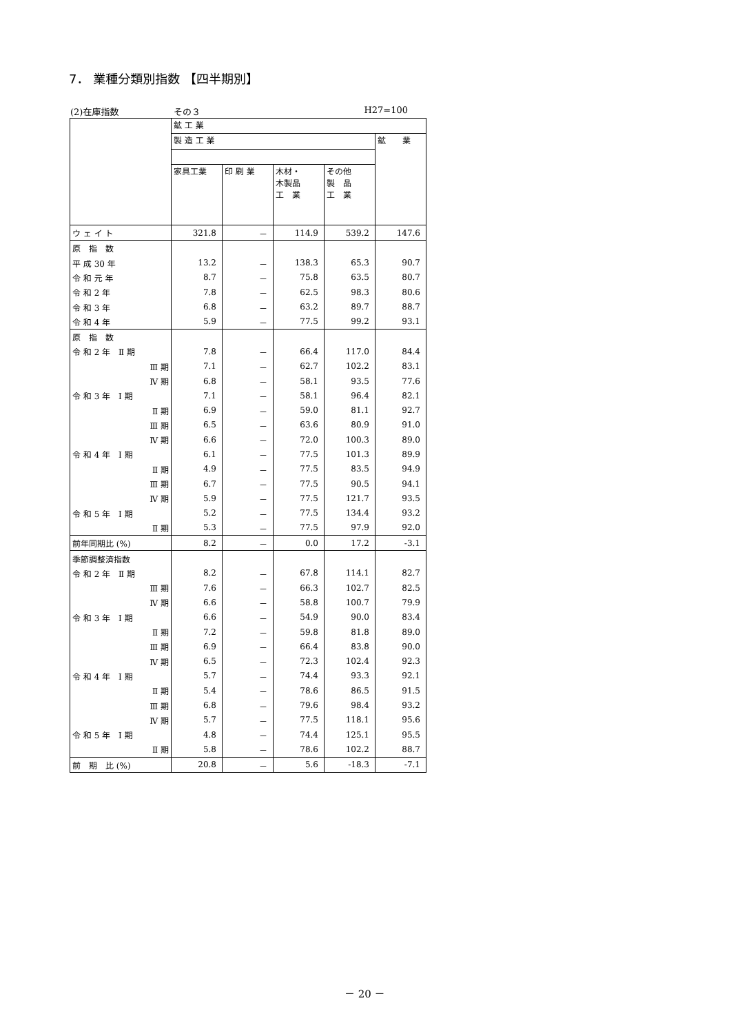7． 業種分類別指数 【四半期別】
(2)在庫指数 その３ H27=100
| | 鉱 工 業 | | | | |
| --- | --- | --- | --- | --- | --- |
| | 製 造 工 業 | | | | 鉱 業 |
| | 家具工業 | 印 刷 業 | 木材・ 木製品 工 業 | その他 製 品 工 業 | |
| ウ ェ イ ト | 321.8 | － | 114.9 | 539.2 | 147.6 |
| 原 指 数 | | | | | |
| 平 成 30 年 | 13.2 | － | 138.3 | 65.3 | 90.7 |
| 令 和 元 年 | 8.7 | － | 75.8 | 63.5 | 80.7 |
| 令 和 2 年 | 7.8 | － | 62.5 | 98.3 | 80.6 |
| 令 和 3 年 | 6.8 | － | 63.2 | 89.7 | 88.7 |
| 令 和 4 年 | 5.9 | － | 77.5 | 99.2 | 93.1 |
| 原 指 数 | | | | | |
| 令 和 2 年 Ⅱ 期 | 7.8 | － | 66.4 | 117.0 | 84.4 |
| Ⅲ 期 | 7.1 | － | 62.7 | 102.2 | 83.1 |
| Ⅳ 期 | 6.8 | － | 58.1 | 93.5 | 77.6 |
| 令 和 3 年 Ⅰ 期 | 7.1 | － | 58.1 | 96.4 | 82.1 |
| Ⅱ 期 | 6.9 | － | 59.0 | 81.1 | 92.7 |
| Ⅲ 期 | 6.5 | － | 63.6 | 80.9 | 91.0 |
| Ⅳ 期 | 6.6 | － | 72.0 | 100.3 | 89.0 |
| 令 和 4 年 Ⅰ 期 | 6.1 | － | 77.5 | 101.3 | 89.9 |
| Ⅱ 期 | 4.9 | － | 77.5 | 83.5 | 94.9 |
| Ⅲ 期 | 6.7 | － | 77.5 | 90.5 | 94.1 |
| Ⅳ 期 | 5.9 | － | 77.5 | 121.7 | 93.5 |
| 令 和 5 年 Ⅰ 期 | 5.2 | － | 77.5 | 134.4 | 93.2 |
| Ⅱ 期 | 5.3 | － | 77.5 | 97.9 | 92.0 |
| 前年同期比 (%) | 8.2 | － | 0.0 | 17.2 | -3.1 |
| 季節調整済指数 | | | | | |
| 令 和 2 年 Ⅱ 期 | 8.2 | － | 67.8 | 114.1 | 82.7 |
| Ⅲ 期 | 7.6 | － | 66.3 | 102.7 | 82.5 |
| Ⅳ 期 | 6.6 | － | 58.8 | 100.7 | 79.9 |
| 令 和 3 年 Ⅰ 期 | 6.6 | － | 54.9 | 90.0 | 83.4 |
| Ⅱ 期 | 7.2 | － | 59.8 | 81.8 | 89.0 |
| Ⅲ 期 | 6.9 | － | 66.4 | 83.8 | 90.0 |
| Ⅳ 期 | 6.5 | － | 72.3 | 102.4 | 92.3 |
| 令 和 4 年 Ⅰ 期 | 5.7 | － | 74.4 | 93.3 | 92.1 |
| Ⅱ 期 | 5.4 | － | 78.6 | 86.5 | 91.5 |
| Ⅲ 期 | 6.8 | － | 79.6 | 98.4 | 93.2 |
| Ⅳ 期 | 5.7 | － | 77.5 | 118.1 | 95.6 |
| 令 和 5 年 Ⅰ 期 | 4.8 | － | 74.4 | 125.1 | 95.5 |
| Ⅱ 期 | 5.8 | － | 78.6 | 102.2 | 88.7 |
| 前 期 比 (%) | 20.8 | － | 5.6 | -18.3 | -7.1 |
－ 20 －